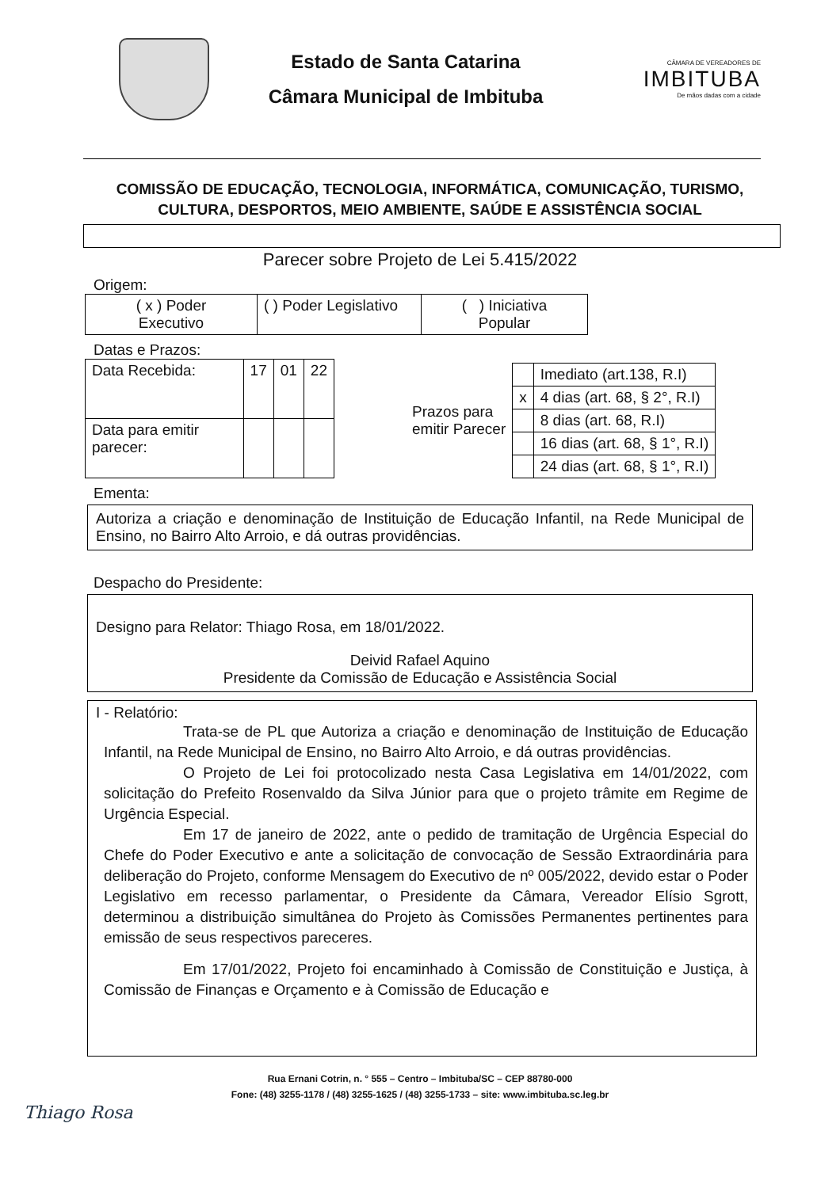Estado de Santa Catarina
Câmara Municipal de Imbituba
CÂMARA DE VEREADORES DE
IMBITUBA
De mãos dadas com a cidade
COMISSÃO DE EDUCAÇÃO, TECNOLOGIA, INFORMÁTICA, COMUNICAÇÃO, TURISMO, CULTURA, DESPORTOS, MEIO AMBIENTE, SAÚDE E ASSISTÊNCIA SOCIAL
Parecer sobre Projeto de Lei 5.415/2022
Origem:
| ( x ) Poder Executivo | ( ) Poder Legislativo | ( ) Iniciativa Popular |
Datas e Prazos:
| Data Recebida: | 17 | 01 | 22 |
| Data para emitir parecer: | | | |
| Prazos para emitir Parecer | | Imediato (art.138, R.I) |
| | x | 4 dias (art. 68, § 2°, R.I) |
| | | 8 dias (art. 68, R.I) |
| | | 16 dias (art. 68, § 1°, R.I) |
| | | 24 dias (art. 68, § 1°, R.I) |
Ementa:
Autoriza a criação e denominação de Instituição de Educação Infantil, na Rede Municipal de Ensino, no Bairro Alto Arroio, e dá outras providências.
Despacho do Presidente:
Designo para Relator: Thiago Rosa, em 18/01/2022.
Deivid Rafael Aquino
Presidente da Comissão de Educação e Assistência Social
I - Relatório:
Trata-se de PL que Autoriza a criação e denominação de Instituição de Educação Infantil, na Rede Municipal de Ensino, no Bairro Alto Arroio, e dá outras providências.
O Projeto de Lei foi protocolizado nesta Casa Legislativa em 14/01/2022, com solicitação do Prefeito Rosenvaldo da Silva Júnior para que o projeto trâmite em Regime de Urgência Especial.
Em 17 de janeiro de 2022, ante o pedido de tramitação de Urgência Especial do Chefe do Poder Executivo e ante a solicitação de convocação de Sessão Extraordinária para deliberação do Projeto, conforme Mensagem do Executivo de nº 005/2022, devido estar o Poder Legislativo em recesso parlamentar, o Presidente da Câmara, Vereador Elísio Sgrott, determinou a distribuição simultânea do Projeto às Comissões Permanentes pertinentes para emissão de seus respectivos pareceres.
Em 17/01/2022, Projeto foi encaminhado à Comissão de Constituição e Justiça, à Comissão de Finanças e Orçamento e à Comissão de Educação e
Rua Ernani Cotrin, n. ° 555 – Centro – Imbituba/SC – CEP 88780-000
Fone: (48) 3255-1178 / (48) 3255-1625 / (48) 3255-1733 – site: www.imbituba.sc.leg.br
Thiago Rosa